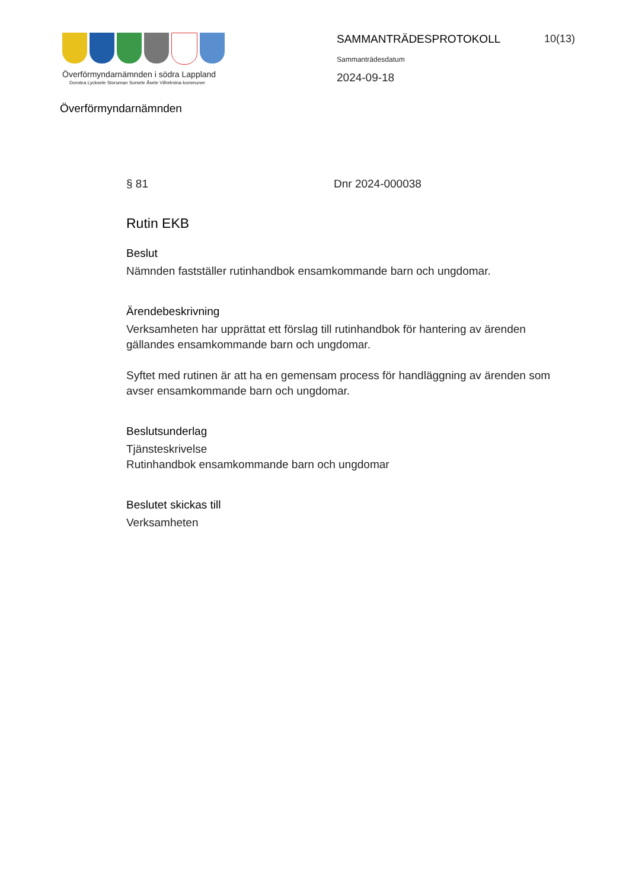Överförmyndarnämnden i södra Lappland
Dorotea Lycksele Storuman Sorsele Åsele Vilhelmina kommuner
SAMMANTRÄDESPROTOKOLL
10(13)
Sammanträdesdatum
2024-09-18
Överförmyndarnämnden
§ 81 Dnr 2024-000038
Rutin EKB
Beslut
Nämnden fastställer rutinhandbok ensamkommande barn och ungdomar.
Ärendebeskrivning
Verksamheten har upprättat ett förslag till rutinhandbok för hantering av ärenden gällandes ensamkommande barn och ungdomar.
Syftet med rutinen är att ha en gemensam process för handläggning av ärenden som avser ensamkommande barn och ungdomar.
Beslutsunderlag
Tjänsteskrivelse
Rutinhandbok ensamkommande barn och ungdomar
Beslutet skickas till
Verksamheten